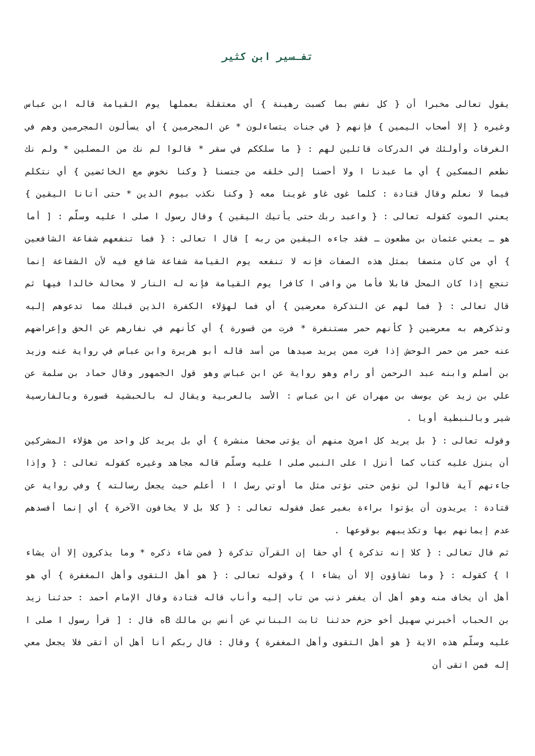تفـسير ابن كثير
يقول تعالى مخبرا أن { كل نفس بما كسبت رهينة } أي معتقلة بعملها يوم القيامة قاله ابن عباس وغيره { إلا أصحاب اليمين } فإنهم { في جنات يتساءلون * عن المجرمين } أي يسألون المجرمين وهم في الغرفات وأولئك في الدركات قائلين لهم : { ما سلككم في سقر * قالوا لم نك من المصلين * ولم نك نطعم المسكين } أي ما عبدنا ا ولا أحسنا إلى خلقه من جنسنا { وكنا نخوض مع الخائضين } أي نتكلم فيما لا نعلم وقال قتادة : كلما غوى غاو غوينا معه { وكنا نكذب بيوم الدين * حتى أتانا اليقين } يعني الموت كقوله تعالى : { واعبد ربك حتى يأتيك اليقين } وقال رسول ا صلى ا عليه وسلّم : [ أما هو ـ يعني عثمان بن مظعون ـ فقد جاءه اليقين من ربه ] قال ا تعالى : { فما تنفعهم شفاعة الشافعين } أي من كان متصفا بمثل هذه الصفات فإنه لا تنفعه يوم القيامة شفاعة شافع فيه لأن الشفاعة إنما تنجع إذا كان المحل قابلا فأما من وافى ا كافرا يوم القيامة فإنه له النار لا محالة خالدا فيها ثم قال تعالى : { فما لهم عن التذكرة معرضين } أي فما لهؤلاء الكفرة الذين قبلك مما تدعوهم إليه وتذكرهم به معرضين { كأنهم حمر مستنفرة * فرت من قسورة } أي كأنهم في نفارهم عن الحق وإعراضهم عنه حمر من حمر الوحش إذا فرت ممن يريد صيدها من أسد قاله أبو هريرة وابن عباس في رواية عنه وزيد بن أسلم وابنه عبد الرحمن أو رام وهو رواية عن ابن عباس وهو قول الجمهور وقال حماد بن سلمة عن علي بن زيد عن يوسف بن مهران عن ابن عباس : الأسد بالعربية ويقال له بالحبشية قسورة وبالفارسية شير وبالنبطية أويا .
وقوله تعالى : { بل يريد كل امرئ منهم أن يؤتى صحفا منشرة } أي بل يريد كل واحد من هؤلاء المشركين أن ينزل عليه كتاب كما أنزل ا على النبي صلى ا عليه وسلّم قاله مجاهد وغيره كقوله تعالى : { وإذا جاءتهم آية قالوا لن نؤمن حتى نؤتى مثل ما أوتي رسل ا ا أعلم حيث يجعل رسالته } وفي رواية عن قتادة : يريدون أن يؤتوا براءة بغير عمل فقوله تعالى : { كلا بل لا يخافون الآخرة } أي إنما أفسدهم عدم إيمانهم بها وتكذيبهم بوقوعها .
ثم قال تعالى : { كلا إنه تذكرة } أي حقا إن القرآن تذكرة { فمن شاء ذكره * وما يذكرون إلا أن يشاء ا } كقوله : { وما تشاؤون إلا أن يشاء ا } وقوله تعالى : { هو أهل التقوى وأهل المغفرة } أي هو أهل أن يخاف منه وهو أهل أن يغفر ذنب من تاب إليه وأناب قاله قتادة وقال الإمام أحمد : حدثنا زيد بن الحباب أخبرني سهيل أخو حزم حدثنا ثابت البناني عن أنس بن مالك Bه قال : [ قرأ رسول ا صلى ا عليه وسلّم هذه الاية { هو أهل التقوى وأهل المغفرة } وقال : قال ربكم أنا أهل أن أتقى فلا يجعل معي إله فمن اتقى أن